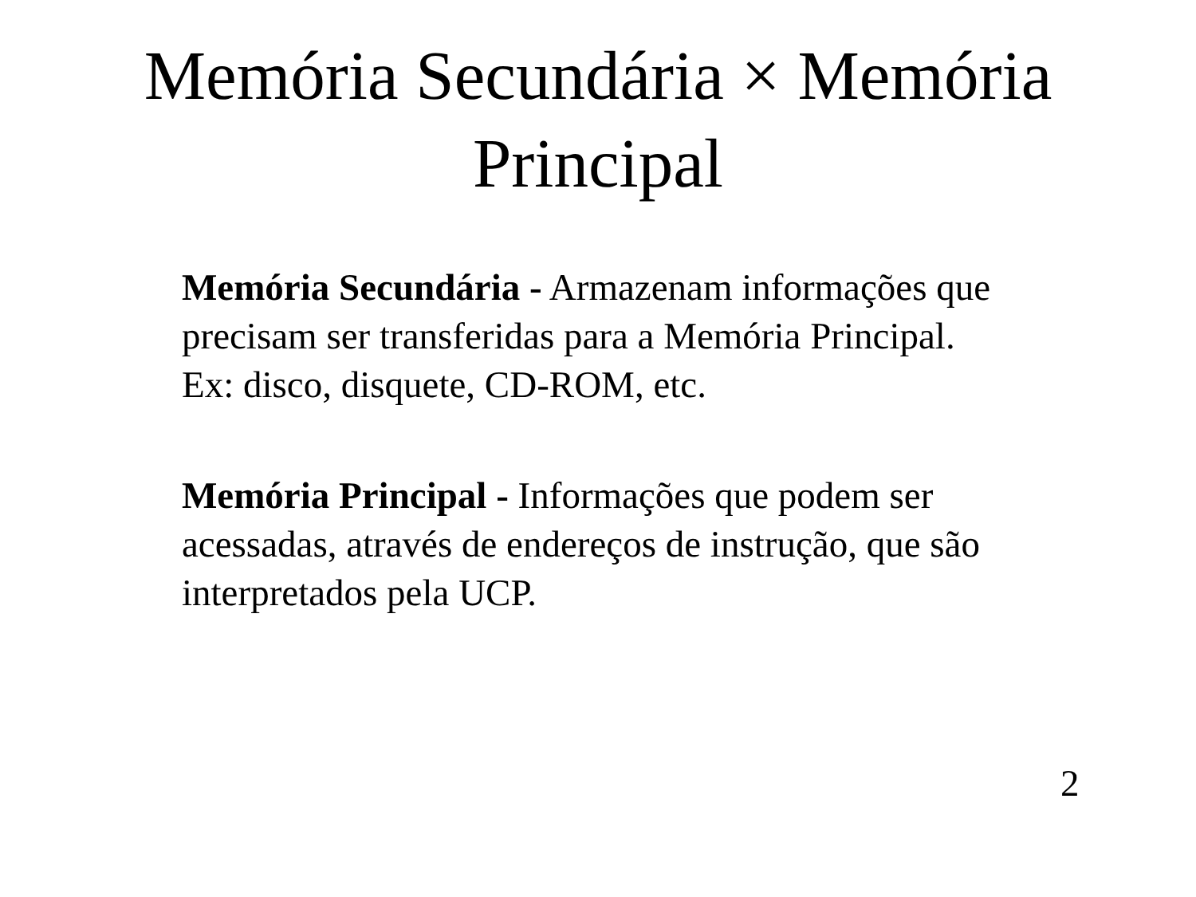Memória Secundária × Memória
Principal
Memória Secundária - Armazenam informações que precisam ser transferidas para a Memória Principal. Ex: disco, disquete, CD-ROM, etc.
Memória Principal - Informações que podem ser acessadas, através de endereços de instrução, que são interpretados pela UCP.
2